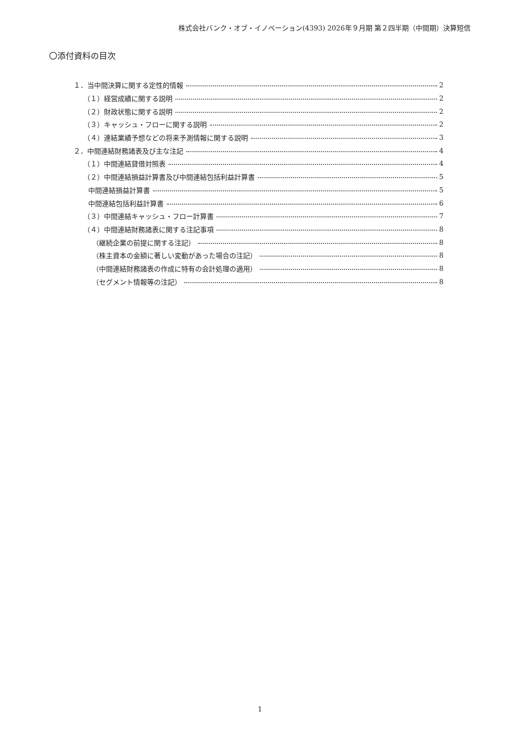株式会社バンク・オブ・イノベーション(4393) 2026年９月期 第２四半期（中間期）決算短信
〇添付資料の目次
１．当中間決算に関する定性的情報 2
（１）経営成績に関する説明 2
（２）財政状態に関する説明 2
（３）キャッシュ・フローに関する説明 2
（４）連結業績予想などの将来予測情報に関する説明 3
２．中間連結財務諸表及び主な注記 4
（１）中間連結貸借対照表 4
（２）中間連結損益計算書及び中間連結包括利益計算書 5
中間連結損益計算書 5
中間連結包括利益計算書 6
（３）中間連結キャッシュ・フロー計算書 7
（４）中間連結財務諸表に関する注記事項 8
（継続企業の前提に関する注記） 8
（株主資本の金額に著しい変動があった場合の注記） 8
（中間連結財務諸表の作成に特有の会計処理の適用） 8
（セグメント情報等の注記） 8
1